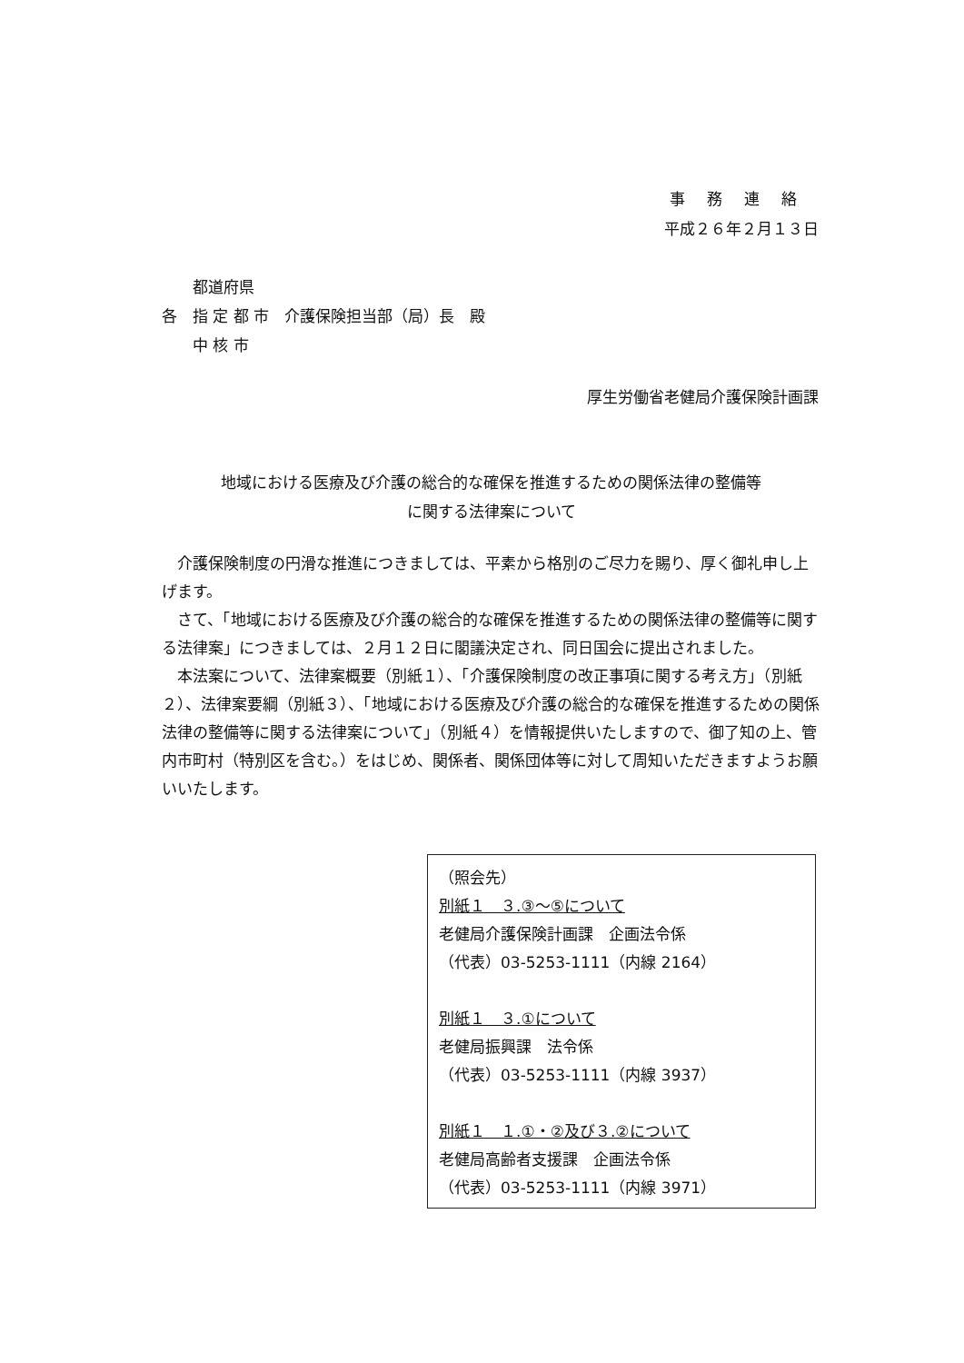事務連絡
平成２６年２月１３日
　　都道府県
各　指 定 都 市　介護保険担当部（局）長　殿
　　中 核 市
厚生労働省老健局介護保険計画課
地域における医療及び介護の総合的な確保を推進するための関係法律の整備等
に関する法律案について
　介護保険制度の円滑な推進につきましては、平素から格別のご尽力を賜り、厚く御礼申し上げます。
　さて、「地域における医療及び介護の総合的な確保を推進するための関係法律の整備等に関する法律案」につきましては、２月１２日に閣議決定され、同日国会に提出されました。
　本法案について、法律案概要（別紙１）、「介護保険制度の改正事項に関する考え方」（別紙２）、法律案要綱（別紙３）、「地域における医療及び介護の総合的な確保を推進するための関係法律の整備等に関する法律案について」（別紙４）を情報提供いたしますので、御了知の上、管内市町村（特別区を含む。）をはじめ、関係者、関係団体等に対して周知いただきますようお願いいたします。
（照会先）
別紙１　３.③～⑤について
老健局介護保険計画課　企画法令係
（代表）03-5253-1111（内線 2164）
別紙１　３.①について
老健局振興課　法令係
（代表）03-5253-1111（内線 3937）
別紙１　１.①・②及び３.②について
老健局高齢者支援課　企画法令係
（代表）03-5253-1111（内線 3971）